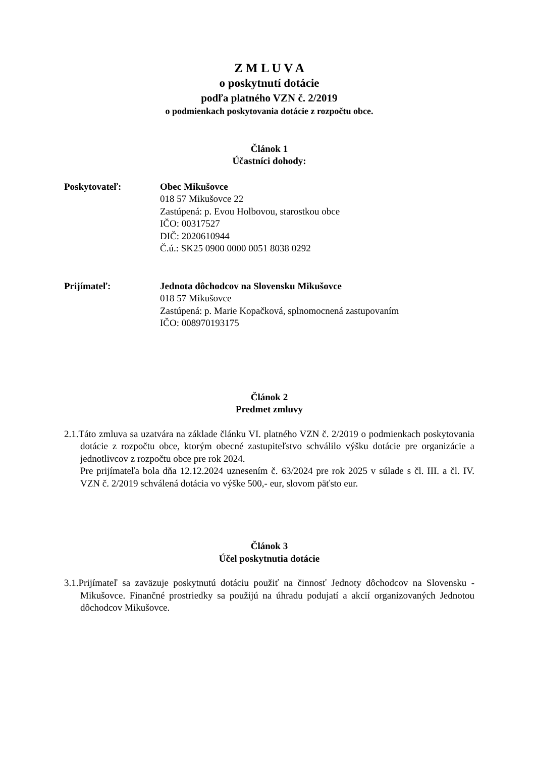Z M L U V A
o poskytnutí dotácie
podľa platného VZN č. 2/2019
o podmienkach poskytovania dotácie z rozpočtu obce.
Článok 1
Účastníci dohody:
Poskytovateľ: Obec Mikušovce
018 57 Mikušovce 22
Zastúpená: p. Evou Holbovou, starostkou obce
IČO: 00317527
DIČ: 2020610944
Č.ú.: SK25 0900 0000 0051 8038 0292
Prijímateľ: Jednota dôchodcov na Slovensku Mikušovce
018 57 Mikušovce
Zastúpená: p. Marie Kopačková, splnomocnená zastupovaním
IČO: 008970193175
Článok 2
Predmet zmluvy
2.1.Táto zmluva sa uzatvára na základe článku VI. platného VZN č. 2/2019 o podmienkach poskytovania dotácie z rozpočtu obce, ktorým obecné zastupiteľstvo schválilo výšku dotácie pre organizácie a jednotlivcov z rozpočtu obce pre rok 2024.
Pre prijímateľa bola dňa 12.12.2024 uznesením č. 63/2024 pre rok 2025 v súlade s čl. III. a čl. IV. VZN č. 2/2019 schválená dotácia vo výške 500,- eur, slovom päťsto eur.
Článok 3
Účel poskytnutia dotácie
3.1.Prijímateľ sa zaväzuje poskytnutú dotáciu použiť na činnosť Jednoty dôchodcov na Slovensku - Mikušovce. Finančné prostriedky sa použijú na úhradu podujatí a akcií organizovaných Jednotou dôchodcov Mikušovce.